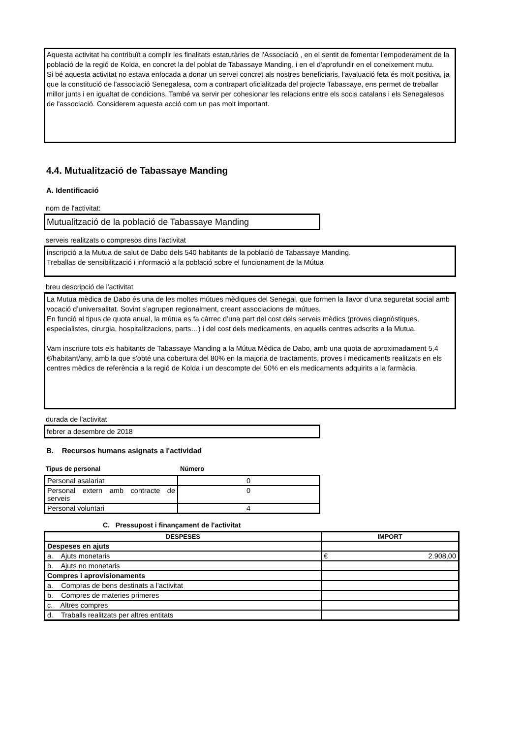Aquesta activitat ha contribuït a complir les finalitats estatutàries de l'Associació , en el sentit de fomentar l'empoderament de la població de la regió de Kolda, en concret la del poblat de Tabassaye Manding, i en el d'aprofundir en el coneixement mutu.
Si bé aquesta activitat no estava enfocada a donar un servei concret als nostres beneficiaris, l'avaluació feta és molt positiva, ja que la constitució de l'associació Senegalesa, com a contrapart oficialitzada del projecte Tabassaye, ens permet de treballar millor junts i en igualtat de condicions. També va servir per cohesionar les relacions entre els socis catalans i els Senegalesos de l'associació. Considerem aquesta acció com un pas molt important.
4.4. Mutualització de Tabassaye Manding
A. Identificació
nom de l'activitat:
Mutualització de la població de Tabassaye Manding
serveis realitzats o compresos dins l'activitat
inscripció a la Mutua de salut de Dabo dels 540 habitants de la població de Tabassaye Manding.
Treballas de sensibilització i informació a la població sobre el funcionament de la Mútua
breu descripció de l'activitat
La Mutua mèdica de Dabo és una de les moltes mútues mèdiques del Senegal, que formen la llavor d’una seguretat social amb vocació d’universalitat. Sovint s’agrupen regionalment, creant associacions de mútues.
En funció al tipus de quota anual, la mútua es fa càrrec d’una part del cost dels serveis mèdics (proves diagnòstiques, especialistes, cirurgia, hospitalitzacions, parts…) i del cost dels medicaments, en aquells centres adscrits a la Mutua.
Vam inscriure tots els habitants de Tabassaye Manding a la Mútua Mèdica de Dabo, amb una quota de aproximadament 5,4 €/habitant/any, amb la que s'obté una cobertura del 80% en la majoria de tractaments, proves i medicaments realitzats en els centres mèdics de referència a la regió de Kolda i un descompte del 50% en els medicaments adquirits a la farmàcia.
durada de l'activitat
febrer a desembre de 2018
B. Recursos humans asignats a l'actividad
| Tipus de personal | Número |
| --- | --- |
| Personal asalariat | 0 |
| Personal extern amb contracte de serveis | 0 |
| Personal voluntari | 4 |
C. Pressupost i finançament de l'activitat
| DESPESES | IMPORT |
| --- | --- |
| Despeses en ajuts | |
| a. Ajuts monetaris | € 2.908,00 |
| b. Ajuts no monetaris | |
| Compres i aprovisionaments | |
| a. Compras de bens destinats a l'activitat | |
| b. Compres de materies primeres | |
| c. Altres compres | |
| d. Traballs realitzats per altres entitats | |